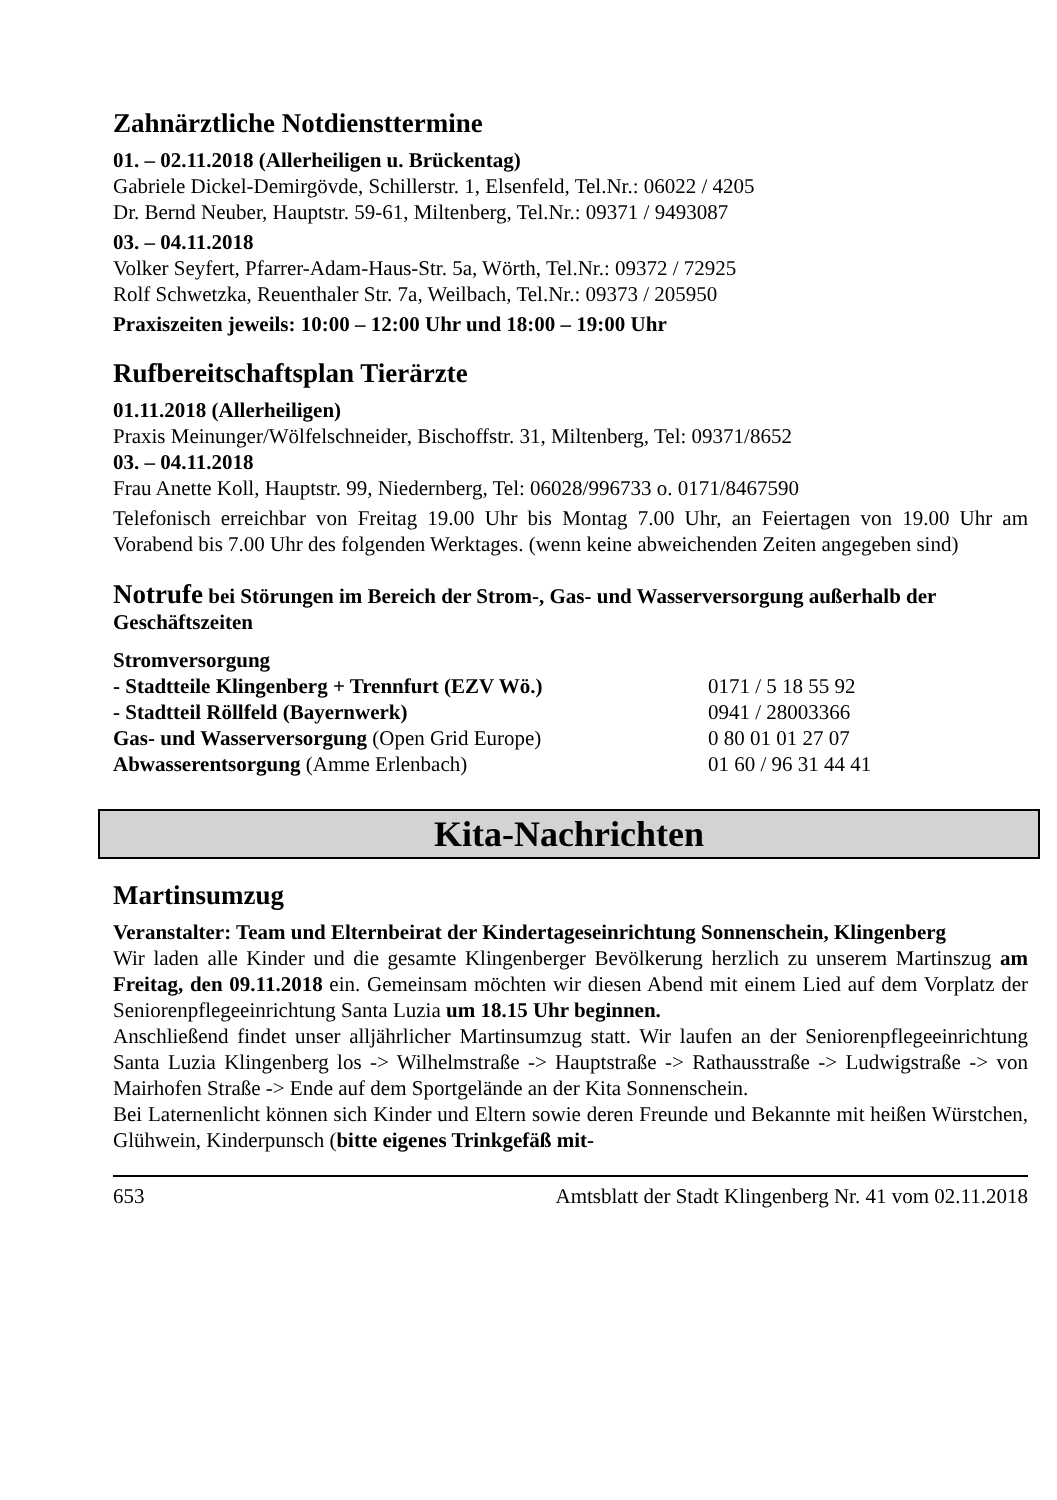Zahnärztliche Notdiensttermine
01. – 02.11.2018 (Allerheiligen u. Brückentag)
Gabriele Dickel-Demirgövde, Schillerstr. 1, Elsenfeld, Tel.Nr.: 06022 / 4205
Dr. Bernd Neuber, Hauptstr. 59-61, Miltenberg, Tel.Nr.: 09371 / 9493087
03. – 04.11.2018
Volker Seyfert, Pfarrer-Adam-Haus-Str. 5a, Wörth, Tel.Nr.: 09372 / 72925
Rolf Schwetzka, Reuenthaler Str. 7a, Weilbach, Tel.Nr.: 09373 / 205950
Praxiszeiten jeweils: 10:00 – 12:00 Uhr und 18:00 – 19:00 Uhr
Rufbereitschaftsplan Tierärzte
01.11.2018 (Allerheiligen)
Praxis Meinunger/Wölfelschneider, Bischoffstr. 31, Miltenberg, Tel: 09371/8652
03. – 04.11.2018
Frau Anette Koll, Hauptstr. 99, Niedernberg, Tel: 06028/996733 o. 0171/8467590
Telefonisch erreichbar von Freitag 19.00 Uhr bis Montag 7.00 Uhr, an Feiertagen von 19.00 Uhr am Vorabend bis 7.00 Uhr des folgenden Werktages. (wenn keine abweichenden Zeiten angegeben sind)
Notrufe bei Störungen im Bereich der Strom-, Gas- und Wasserversorgung außerhalb der Geschäftszeiten
| Stromversorgung | |
| - Stadtteile Klingenberg + Trennfurt (EZV Wö.) | 0171 / 5 18 55 92 |
| - Stadtteil Röllfeld (Bayernwerk) | 0941 / 28003366 |
| Gas- und Wasserversorgung (Open Grid Europe) | 0 80 01 01 27 07 |
| Abwasserentsorgung (Amme Erlenbach) | 01 60 / 96 31 44 41 |
Kita-Nachrichten
Martinsumzug
Veranstalter: Team und Elternbeirat der Kindertageseinrichtung Sonnenschein, Klingenberg
Wir laden alle Kinder und die gesamte Klingenberger Bevölkerung herzlich zu unserem Martinszug am Freitag, den 09.11.2018 ein. Gemeinsam möchten wir diesen Abend mit einem Lied auf dem Vorplatz der Seniorenpflegeeinrichtung Santa Luzia um 18.15 Uhr beginnen.
Anschließend findet unser alljährlicher Martinsumzug statt. Wir laufen an der Seniorenpflegeeinrichtung Santa Luzia Klingenberg los -> Wilhelmstraße -> Hauptstraße -> Rathausstraße -> Ludwigstraße -> von Mairhofen Straße -> Ende auf dem Sportgelände an der Kita Sonnenschein.
Bei Laternenlicht können sich Kinder und Eltern sowie deren Freunde und Bekannte mit heißen Würstchen, Glühwein, Kinderpunsch (bitte eigenes Trinkgefäß mit-
653 Amtsblatt der Stadt Klingenberg Nr. 41 vom 02.11.2018